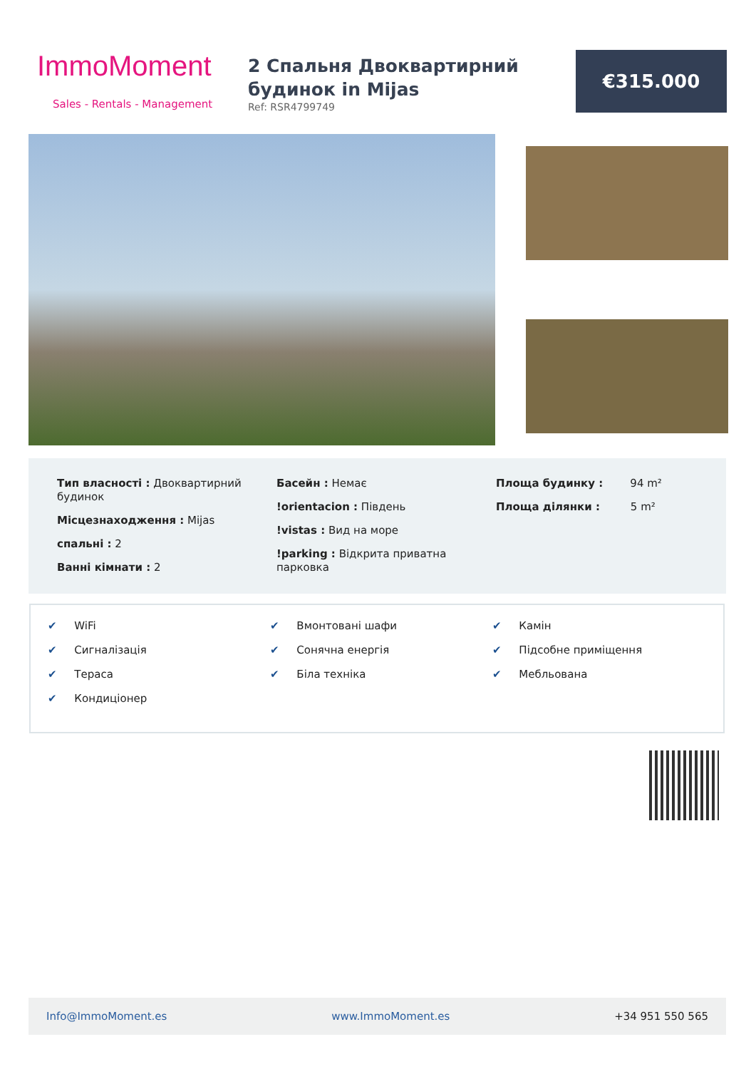ImmoMoment
Sales - Rentals - Management
2 Спальня Двоквартирний будинок in Mijas
Ref: RSR4799749
€315.000
Тип власності : Двоквартирний будинок
Місцезнаходження : Mijas
спальні : 2
Ванні кімнати : 2
Басейн : Немає
!orientacion : Південь
!vistas : Вид на море
!parking : Відкрита приватна парковка
Площа будинку : 94 m²
Площа ділянки : 5 m²
✔ WiFi
✔ Сигналізація
✔ Тераса
✔ Кондиціонер
✔ Вмонтовані шафи
✔ Сонячна енергія
✔ Біла техніка
✔ Камін
✔ Підсобне приміщення
✔ Мебльована
Info@ImmoMoment.es www.ImmoMoment.es +34 951 550 565